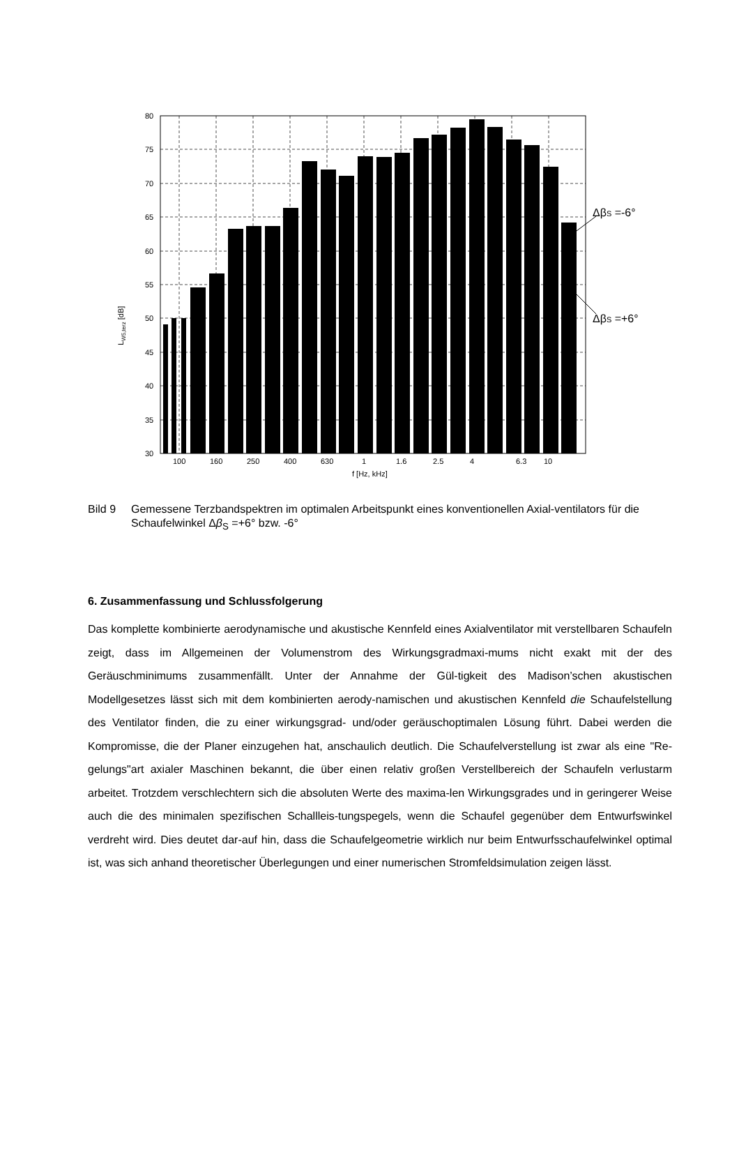80
75
70
65
60
55
50
45
40
35
30
100
160
250
400
630
1
1.6
2.5
4
6.3
10
f [Hz, kHz]
LW5,terz [dB]
ΔβS =-6°
ΔβS =+6°
Bild 9 Gemessene Terzbandspektren im optimalen Arbeitspunkt eines konventionellen Axial-ventilators für die Schaufelwinkel Δβ<sub>S</sub> =+6° bzw. -6°
6. Zusammenfassung und Schlussfolgerung
Das komplette kombinierte aerodynamische und akustische Kennfeld eines Axialventilator mit verstellbaren Schaufeln zeigt, dass im Allgemeinen der Volumenstrom des Wirkungsgradmaxi-mums nicht exakt mit der des Geräuschminimums zusammenfällt. Unter der Annahme der Gül-tigkeit des Madison’schen akustischen Modellgesetzes lässt sich mit dem kombinierten aerody-namischen und akustischen Kennfeld die Schaufelstellung des Ventilator finden, die zu einer wirkungsgrad- und/oder geräuschoptimalen Lösung führt. Dabei werden die Kompromisse, die der Planer einzugehen hat, anschaulich deutlich. Die Schaufelverstellung ist zwar als eine "Re-gelungs"art axialer Maschinen bekannt, die über einen relativ großen Verstellbereich der Schaufeln verlustarm arbeitet. Trotzdem verschlechtern sich die absoluten Werte des maxima-len Wirkungsgrades und in geringerer Weise auch die des minimalen spezifischen Schallleis-tungspegels, wenn die Schaufel gegenüber dem Entwurfswinkel verdreht wird. Dies deutet dar-auf hin, dass die Schaufelgeometrie wirklich nur beim Entwurfsschaufelwinkel optimal ist, was sich anhand theoretischer Überlegungen und einer numerischen Stromfeldsimulation zeigen lässt.